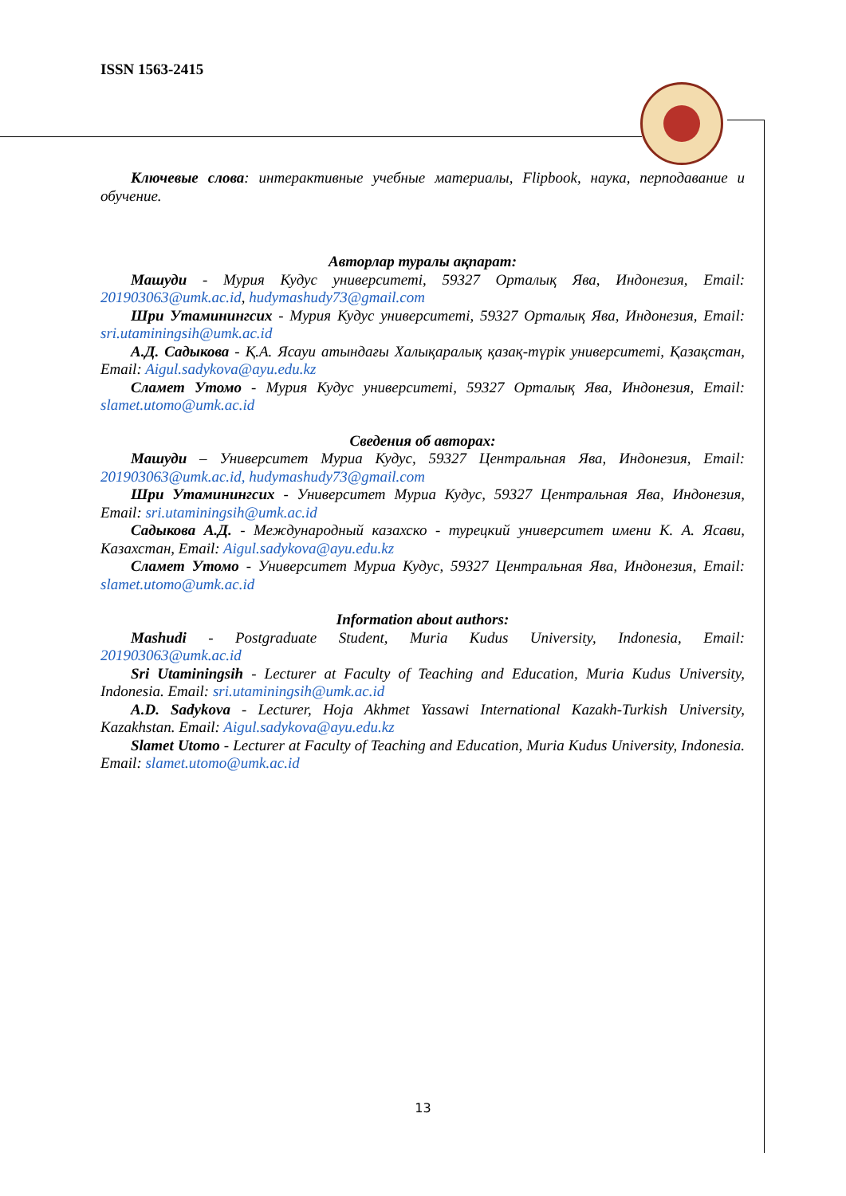ISSN 1563-2415
Ключевые слова: интерактивные учебные материалы, Flipbook, наука, перподавание и обучение.
Авторлар туралы ақпарат:
Машуди - Мурия Кудус университеті, 59327 Орталық Ява, Индонезия, Email: 201903063@umk.ac.id, hudymashudy73@gmail.com
Шри Утаминингсих - Мурия Кудус университеті, 59327 Орталық Ява, Индонезия, Email: sri.utaminingsih@umk.ac.id
А.Д. Садыкова - Қ.А. Ясауи атындағы Халықаралық қазақ-түрік университеті, Қазақстан, Email: Aigul.sadykova@ayu.edu.kz
Сламет Утомо - Мурия Кудус университеті, 59327 Орталық Ява, Индонезия, Email: slamet.utomo@umk.ac.id
Сведения об авторах:
Машуди – Университет Муриа Кудус, 59327 Центральная Ява, Индонезия, Email: 201903063@umk.ac.id, hudymashudy73@gmail.com
Шри Утаминингсих - Университет Муриа Кудус, 59327 Центральная Ява, Индонезия, Email: sri.utaminingsih@umk.ac.id
Садыкова А.Д. - Международный казахско - турецкий университет имени К. А. Ясави, Казахстан, Email: Aigul.sadykova@ayu.edu.kz
Сламет Утомо - Университет Муриа Кудус, 59327 Центральная Ява, Индонезия, Email: slamet.utomo@umk.ac.id
Information about authors:
Mashudi - Postgraduate Student, Muria Kudus University, Indonesia, Email: 201903063@umk.ac.id
Sri Utaminingsih - Lecturer at Faculty of Teaching and Education, Muria Kudus University, Indonesia. Email: sri.utaminingsih@umk.ac.id
A.D. Sadykova - Lecturer, Hoja Akhmet Yassawi International Kazakh-Turkish University, Kazakhstan. Email: Aigul.sadykova@ayu.edu.kz
Slamet Utomo - Lecturer at Faculty of Teaching and Education, Muria Kudus University, Indonesia. Email: slamet.utomo@umk.ac.id
13